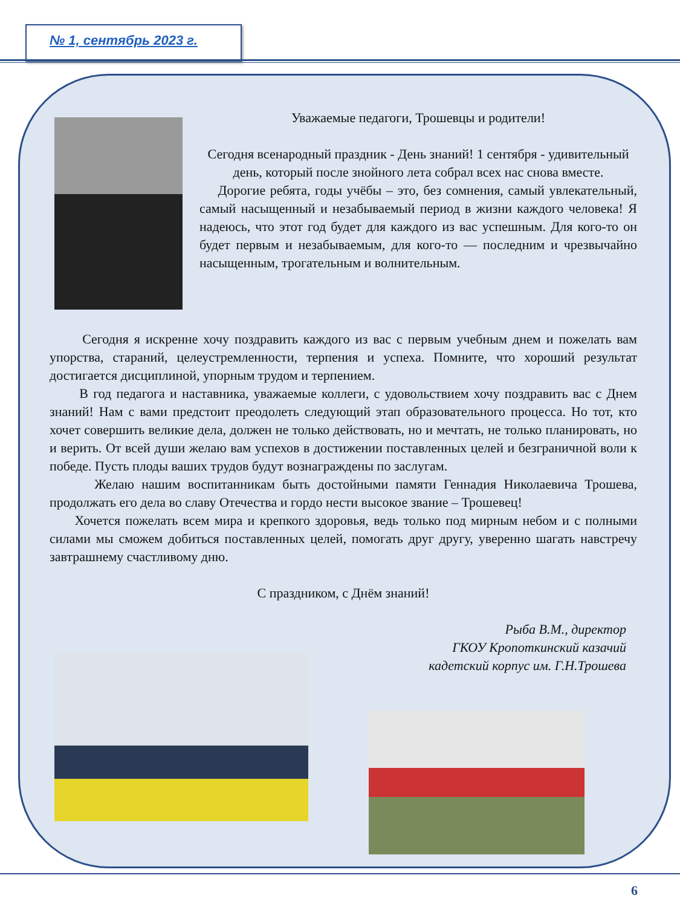№ 1, сентябрь 2023 г.
Уважаемые педагоги, Трошевцы и родители!
Сегодня всенародный праздник - День знаний! 1 сентября - удивительный день, который после знойного лета собрал всех нас снова вместе.
Дорогие ребята, годы учёбы – это, без сомнения, самый увлекательный, самый насыщенный и незабываемый период в жизни каждого человека! Я надеюсь, что этот год будет для каждого из вас успешным. Для кого-то он будет первым и незабываемым, для кого-то — последним и чрезвычайно насыщенным, трогательным и волнительным.
Сегодня я искренне хочу поздравить каждого из вас с первым учебным днем и пожелать вам упорства, стараний, целеустремленности, терпения и успеха. Помните, что хороший результат достигается дисциплиной, упорным трудом и терпением.
В год педагога и наставника, уважаемые коллеги, с удовольствием хочу поздравить вас с Днем знаний! Нам с вами предстоит преодолеть следующий этап образовательного процесса. Но тот, кто хочет совершить великие дела, должен не только действовать, но и мечтать, не только планировать, но и верить. От всей души желаю вам успехов в достижении поставленных целей и безграничной воли к победе. Пусть плоды ваших трудов будут вознаграждены по заслугам.
Желаю нашим воспитанникам быть достойными памяти Геннадия Николаевича Трошева, продолжать его дела во славу Отечества и гордо нести высокое звание – Трошевец!
Хочется пожелать всем мира и крепкого здоровья, ведь только под мирным небом и с полными силами мы сможем добиться поставленных целей, помогать друг другу, уверенно шагать навстречу завтрашнему счастливому дню.
С праздником, с Днём знаний!
Рыба В.М., директор
ГКОУ Кропоткинский казачий
кадетский корпус им. Г.Н.Трошева
6